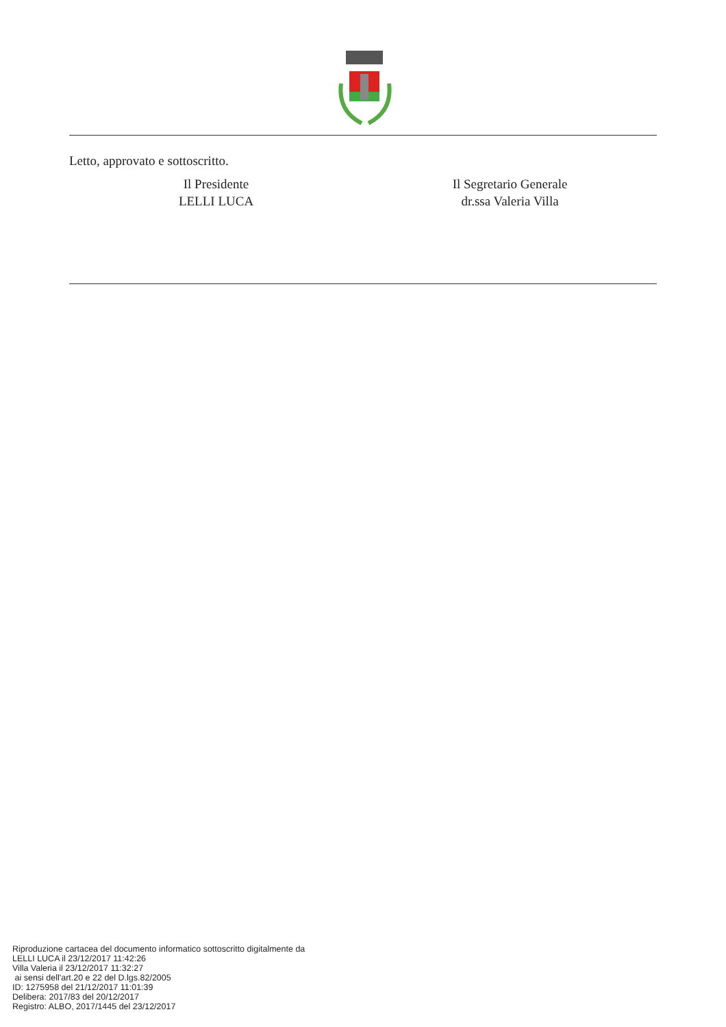Letto, approvato e sottoscritto.
Il Presidente
LELLI LUCA
Il Segretario Generale
dr.ssa Valeria Villa
Riproduzione cartacea del documento informatico sottoscritto digitalmente da
LELLI LUCA il 23/12/2017 11:42:26
Villa Valeria il 23/12/2017 11:32:27
ai sensi dell'art.20 e 22 del D.lgs.82/2005
ID: 1275958 del 21/12/2017 11:01:39
Delibera: 2017/83 del 20/12/2017
Registro: ALBO, 2017/1445 del 23/12/2017